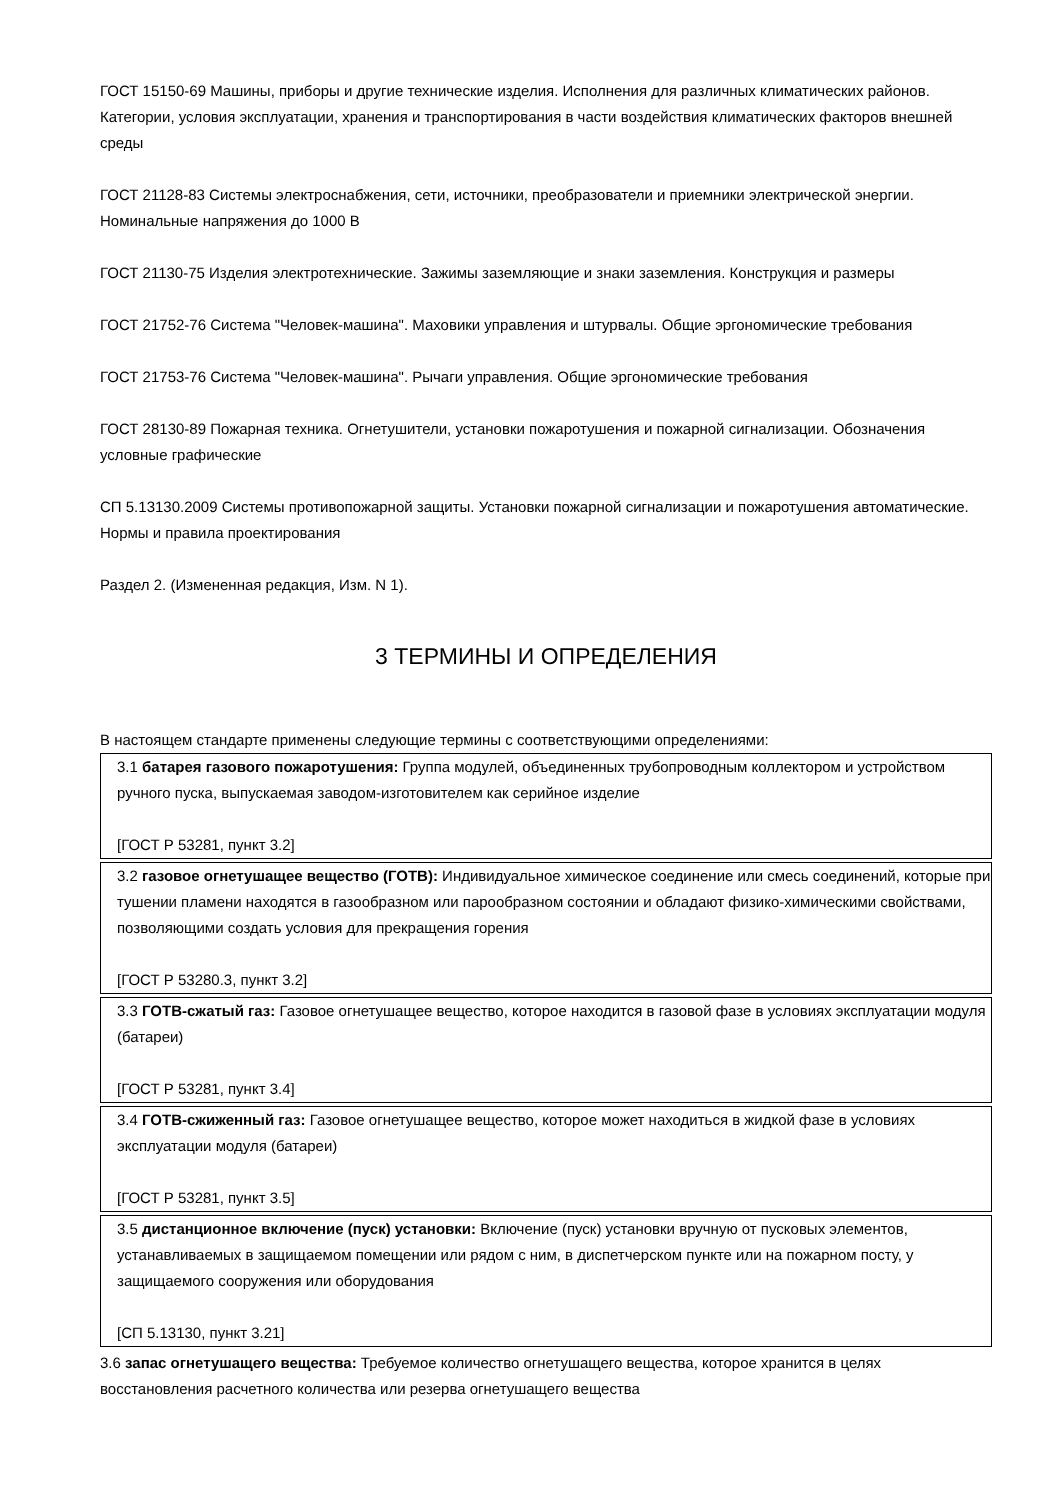ГОСТ 15150-69 Машины, приборы и другие технические изделия. Исполнения для различных климатических районов. Категории, условия эксплуатации, хранения и транспортирования в части воздействия климатических факторов внешней среды
ГОСТ 21128-83 Системы электроснабжения, сети, источники, преобразователи и приемники электрической энергии. Номинальные напряжения до 1000 В
ГОСТ 21130-75 Изделия электротехнические. Зажимы заземляющие и знаки заземления. Конструкция и размеры
ГОСТ 21752-76 Система "Человек-машина". Маховики управления и штурвалы. Общие эргономические требования
ГОСТ 21753-76 Система "Человек-машина". Рычаги управления. Общие эргономические требования
ГОСТ 28130-89 Пожарная техника. Огнетушители, установки пожаротушения и пожарной сигнализации. Обозначения условные графические
СП 5.13130.2009 Системы противопожарной защиты. Установки пожарной сигнализации и пожаротушения автоматические. Нормы и правила проектирования
Раздел 2. (Измененная редакция, Изм. N 1).
3 ТЕРМИНЫ И ОПРЕДЕЛЕНИЯ
В настоящем стандарте применены следующие термины с соответствующими определениями:
3.1 батарея газового пожаротушения: Группа модулей, объединенных трубопроводным коллектором и устройством ручного пуска, выпускаемая заводом-изготовителем как серийное изделие
[ГОСТ Р 53281, пункт 3.2]
3.2 газовое огнетушащее вещество (ГОТВ): Индивидуальное химическое соединение или смесь соединений, которые при тушении пламени находятся в газообразном или парообразном состоянии и обладают физико-химическими свойствами, позволяющими создать условия для прекращения горения
[ГОСТ Р 53280.3, пункт 3.2]
3.3 ГОТВ-сжатый газ: Газовое огнетушащее вещество, которое находится в газовой фазе в условиях эксплуатации модуля (батареи)
[ГОСТ Р 53281, пункт 3.4]
3.4 ГОТВ-сжиженный газ: Газовое огнетушащее вещество, которое может находиться в жидкой фазе в условиях эксплуатации модуля (батареи)
[ГОСТ Р 53281, пункт 3.5]
3.5 дистанционное включение (пуск) установки: Включение (пуск) установки вручную от пусковых элементов, устанавливаемых в защищаемом помещении или рядом с ним, в диспетчерском пункте или на пожарном посту, у защищаемого сооружения или оборудования
[СП 5.13130, пункт 3.21]
3.6 запас огнетушащего вещества: Требуемое количество огнетушащего вещества, которое хранится в целях восстановления расчетного количества или резерва огнетушащего вещества